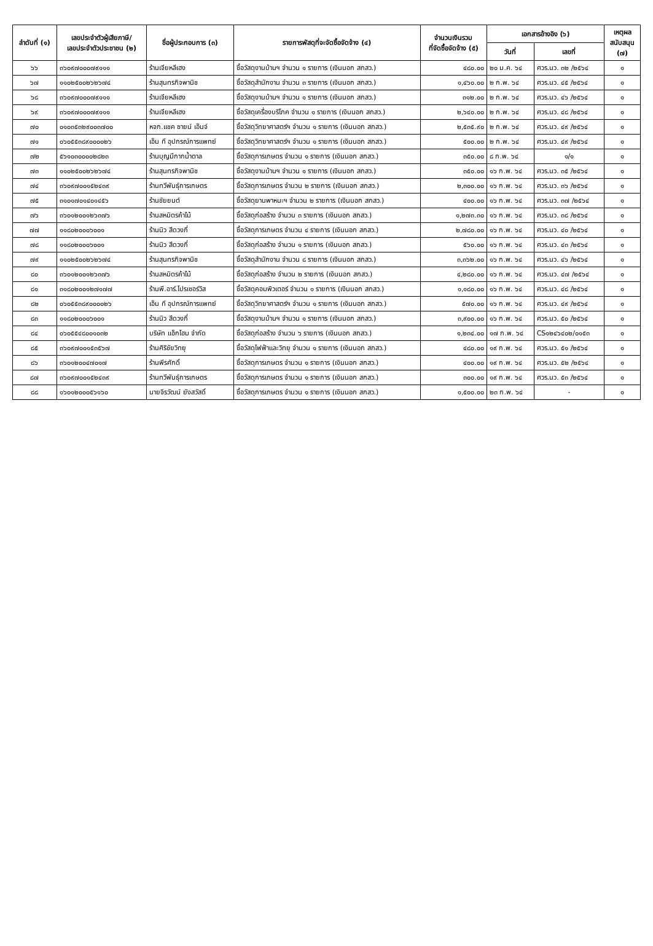| ลำดับที่ (๑) | เลขประจำตัวผู้เสียภาษี/ เลขประจำตัวประชาชน (๒) | ชื่อผู้ประกอบการ (๓) | รายการพัสดุที่จะจัดซื้อจัดจ้าง (๔) | จำนวนเงินรวม ที่จัดซื้อจัดจ้าง (๕) | เอกสารอ้างอิง (๖) | | เหตุผล สนับสนุน (๗) |
| --- | --- | --- | --- | --- | --- | --- | --- |
| | | | | | วันที่ | เลขที่ | |
| ๖๖ | ๓๖๐๙๗๐๐๐๗๙๑๑๑ | ร้านเจียหลีเฮง | ซื้อวัสดุงานบ้านฯ จำนวน ๑ รายการ (เงินนอก สกสว.) | ๔๘๐.๐๐ | ๒๐ ม.ค. ๖๔ | ศวร.นว. ๓๒ /๒๕๖๔ | ๑ |
| ๖๗ | ๑๑๐๒๕๐๐๒๖๒๖๗๔ | ร้านสุนทรกิจพานิช | ซื้อวัสดุสำนักงาน จำนวน ๓ รายการ (เงินนอก สกสว.) | ๑,๔๖๐.๐๐ | ๒ ก.พ. ๖๔ | ศวร.นว. ๔๕ /๒๕๖๔ | ๑ |
| ๖๘ | ๓๖๐๙๗๐๐๐๗๙๑๑๑ | ร้านเจียหลีเฮง | ซื้อวัสดุงานบ้านฯ จำนวน ๑ รายการ (เงินนอก สกสว.) | ๓๑๒.๐๐ | ๒ ก.พ. ๖๔ | ศวร.นว. ๔๖ /๒๕๖๔ | ๑ |
| ๖๙ | ๓๖๐๙๗๐๐๐๗๙๑๑๑ | ร้านเจียหลีเฮง | ซื้อวัสดุเครื่องบริโภค จำนวน ๑ รายการ (เงินนอก สกสว.) | ๒,๖๔๐.๐๐ | ๒ ก.พ. ๖๔ | ศวร.นว. ๔๘ /๒๕๖๔ | ๑ |
| ๗๐ | ๐๑๐๓๕๓๒๙๐๐๓๗๐๐ | หจก.แชค ซายน์ เอ็นจ์ | ซื้อวัสดุวิทยาศาสตร์ฯ จำนวน ๑ รายการ (เงินนอก สกสว.) | ๒,๕๓๕.๙๐ | ๒ ก.พ. ๖๔ | ศวร.นว. ๔๙ /๒๕๖๔ | ๑ |
| ๗๑ | ๐๖๐๕๕๓๘๙๐๐๐๐๒๖ | เอ็ม ที อุปกรณ์การแพทย์ | ซื้อวัสดุวิทยาศาสตร์ฯ จำนวน ๑ รายการ (เงินนอก สกสว.) | ๕๐๐.๐๐ | ๒ ก.พ. ๖๔ | ศวร.นว. ๔๙ /๒๕๖๔ | ๑ |
| ๗๒ | ๕๖๑๐๓๐๐๐๐๒๘๒๓ | ร้านบุญมีกากน้ำตาล | ซื้อวัสดุการเกษตร จำนวน ๑ รายการ (เงินนอก สกสว.) | ๓๕๐.๐๐ | ๘ ก.พ. ๖๔ | ๑/๑ | ๑ |
| ๗๓ | ๑๑๐๒๕๐๐๒๖๒๖๗๔ | ร้านสุนทรกิจพานิช | ซื้อวัสดุงานบ้านฯ จำนวน ๑ รายการ (เงินนอก สกสว.) | ๓๕๐.๐๐ | ๑๖ ก.พ. ๖๔ | ศวร.นว. ๓๕ /๒๕๖๔ | ๑ |
| ๗๔ | ๓๖๐๙๗๐๐๑๕๒๔๓๙ | ร้านทวีพันธุ์การเกษตร | ซื้อวัสดุการเกษตร จำนวน ๒ รายการ (เงินนอก สกสว.) | ๒,๓๐๐.๐๐ | ๑๖ ก.พ. ๖๔ | ศวร.นว. ๓๖ /๒๕๖๔ | ๑ |
| ๗๕ | ๓๑๐๑๗๐๑๔๐๑๔๕๖ | ร้านชัยยนต์ | ซื้อวัสดุยานพาหนะฯ จำนวน ๒ รายการ (เงินนอก สกสว.) | ๔๐๐.๐๐ | ๑๖ ก.พ. ๖๔ | ศวร.นว. ๓๗ /๒๕๖๔ | ๑ |
| ๗๖ | ๓๖๐๑๒๐๐๑๒๖๓๗๖ | ร้านสหมิตรค้าไม้ | ซื้อวัสดุก่อสร้าง จำนวน ๓ รายการ (เงินนอก สกสว.) | ๑,๒๗๓.๓๐ | ๑๖ ก.พ. ๖๔ | ศวร.นว. ๓๘ /๒๕๖๔ | ๑ |
| ๗๗ | ๑๑๘๐๒๐๐๐๖๐๐๑ | ร้านนิว สีดวงกี่ | ซื้อวัสดุการเกษตร จำนวน ๔ รายการ (เงินนอก สกสว.) | ๒,๗๘๐.๐๐ | ๑๖ ก.พ. ๖๔ | ศวร.นว. ๔๐ /๒๕๖๔ | ๑ |
| ๗๘ | ๑๑๘๐๒๐๐๐๖๐๐๑ | ร้านนิว สีดวงกี่ | ซื้อวัสดุก่อสร้าง จำนวน ๑ รายการ (เงินนอก สกสว.) | ๕๖๐.๐๐ | ๑๖ ก.พ. ๖๔ | ศวร.นว. ๔๓ /๒๕๖๔ | ๑ |
| ๗๙ | ๑๑๐๒๕๐๐๒๖๒๖๗๔ | ร้านสุนทรกิจพานิช | ซื้อวัสดุสำนักงาน จำนวน ๘ รายการ (เงินนอก สกสว.) | ๓,๓๖๒.๐๐ | ๑๖ ก.พ. ๖๔ | ศวร.นว. ๔๖ /๒๕๖๔ | ๑ |
| ๘๐ | ๓๖๐๑๒๐๐๑๒๖๓๗๖ | ร้านสหมิตรค้าไม้ | ซื้อวัสดุก่อสร้าง จำนวน ๒ รายการ (เงินนอก สกสว.) | ๔,๒๘๐.๐๐ | ๑๖ ก.พ. ๖๔ | ศวร.นว. ๔๗ /๒๕๖๔ | ๑ |
| ๘๑ | ๓๑๘๐๒๐๐๑๒๗๑๗๗ | ร้านพี.อาร์.โปรเซอร์วิส | ซื้อวัสดุคอมพิวเตอร์ จำนวน ๑ รายการ (เงินนอก สกสว.) | ๑,๑๘๐.๐๐ | ๑๖ ก.พ. ๖๔ | ศวร.นว. ๔๘ /๒๕๖๔ | ๑ |
| ๘๒ | ๐๖๐๕๕๓๘๙๐๐๐๐๒๖ | เอ็ม ที อุปกรณ์การแพทย์ | ซื้อวัสดุวิทยาศาสตร์ฯ จำนวน ๑ รายการ (เงินนอก สกสว.) | ๕๗๐.๐๐ | ๑๖ ก.พ. ๖๔ | ศวร.นว. ๔๙ /๒๕๖๔ | ๑ |
| ๘๓ | ๑๑๘๐๒๐๐๐๖๐๐๑ | ร้านนิว สีดวงกี่ | ซื้อวัสดุงานบ้านฯ จำนวน ๑ รายการ (เงินนอก สกสว.) | ๓,๙๐๐.๐๐ | ๑๖ ก.พ. ๖๔ | ศวร.นว. ๕๐ /๒๕๖๔ | ๑ |
| ๘๔ | ๐๖๐๕๕๔๘๐๐๑๐๓๒ | บริษัท แอ็กโฮม จำกัด | ซื้อวัสดุก่อสร้าง จำนวน ๖ รายการ (เงินนอก สกสว.) | ๑,๒๓๔.๐๐ | ๑๗ ก.พ. ๖๔ | CS๑๒๔๖๔๐๒/๐๑๕๓ | ๑ |
| ๘๕ | ๓๖๐๙๗๐๐๑๕๓๕๖๗ | ร้านศิริชัยวิทยุ | ซื้อวัสดุไฟฟ้าและวิทยุ จำนวน ๑ รายการ (เงินนอก สกสว.) | ๔๘๐.๐๐ | ๑๙ ก.พ. ๖๔ | ศวร.นว. ๕๑ /๒๕๖๔ | ๑ |
| ๘๖ | ๓๖๐๑๒๐๐๔๗๐๑๗ | ร้านพีรศักดิ์ | ซื้อวัสดุการเกษตร จำนวน ๑ รายการ (เงินนอก สกสว.) | ๔๐๐.๐๐ | ๑๙ ก.พ. ๖๔ | ศวร.นว. ๕๒ /๒๕๖๔ | ๑ |
| ๘๗ | ๓๖๐๙๗๐๐๑๕๒๔๓๙ | ร้านทวีพันธุ์การเกษตร | ซื้อวัสดุการเกษตร จำนวน ๑ รายการ (เงินนอก สกสว.) | ๓๐๐.๐๐ | ๑๙ ก.พ. ๖๔ | ศวร.นว. ๕๓ /๒๕๖๔ | ๑ |
| ๘๘ | ๑๖๐๑๒๐๐๐๕๖๑๖๐ | นายจิรวัฒน์ ยังสวัสดิ์ | ซื้อวัสดุการเกษตร จำนวน ๑ รายการ (เงินนอก สกสว.) | ๑,๕๐๐.๐๐ | ๒๓ ก.พ. ๖๔ | - | ๑ |